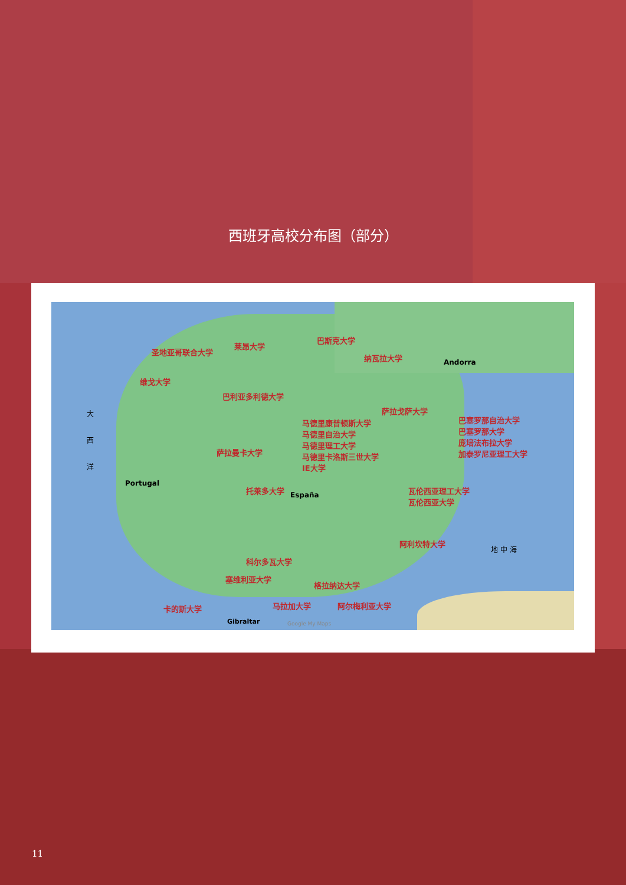西班牙高校分布图（部分）
圣地亚哥联合大学
莱昂大学
巴斯克大学
纳瓦拉大学
维戈大学
巴利亚多利德大学
萨拉戈萨大学
马德里康普顿斯大学
马德里自治大学
马德里理工大学
马德里卡洛斯三世大学
IE大学
巴塞罗那自治大学
巴塞罗那大学
庞培法布拉大学
加泰罗尼亚理工大学
萨拉曼卡大学
托莱多大学 瓦伦西亚理工大学
瓦伦西亚大学
阿利坎特大学
科尔多瓦大学
塞维利亚大学
格拉纳达大学
卡的斯大学 马拉加大学 阿尔梅利亚大学
大
西
洋
地 中 海
España
Portugal
Andorra
Gibraltar Google My Maps
11